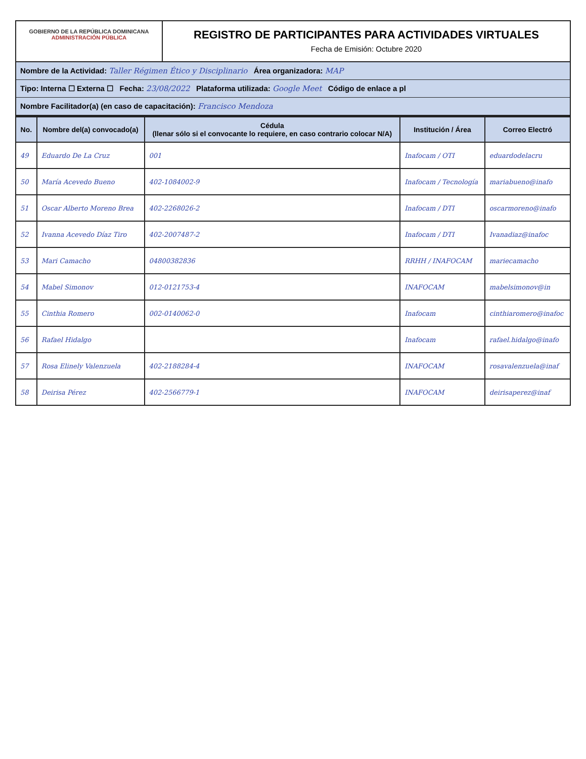GOBIERNO DE LA REPÚBLICA DOMINICANA
ADMINISTRACIÓN PÚBLICA
REGISTRO DE PARTICIPANTES PARA ACTIVIDADES VIRTUALES
Fecha de Emisión: Octubre 2020
Nombre de la Actividad: Taller Régimen Ético y Disciplinario Área organizadora: MAP
Tipo: Interna ☐ Externa ☐ Fecha: 23/08/2022 Plataforma utilizada: Google Meet Código de enlace a pl
Nombre Facilitador(a) (en caso de capacitación): Francisco Mendoza
| No. | Nombre del(a) convocado(a) | Cédula (llenar sólo si el convocante lo requiere, en caso contrario colocar N/A) | Institución / Área | Correo Electró |
| --- | --- | --- | --- | --- |
| 49 | Eduardo De La Cruz | 001 | Inafocam / OTI | eduardodelacru |
| 50 | María Acevedo Bueno | 402-1084002-9 | Inafocam / Tecnología | mariabueno@inafo |
| 51 | Oscar Alberto Moreno Brea | 402-2268026-2 | Inafocam / DTI | oscarmoreno@inafo |
| 52 | Ivanna Acevedo Díaz Tiro | 402-2007487-2 | Inafocam / DTI | Ivanadiaz@inafoc |
| 53 | Mari Camacho | 04800382836 | RRHH / INAFOCAM | mariecamacho |
| 54 | Mabel Simonov | 012-0121753-4 | INAFOCAM | mabelsimonov@in |
| 55 | Cinthia Romero | 002-0140062-0 | Inafocam | cinthiaromero@inafoc |
| 56 | Rafael Hidalgo | | Inafocam | rafael.hidalgo@inafo |
| 57 | Rosa Elinely Valenzuela | 402-2188284-4 | INAFOCAM | rosavalenzuela@inaf |
| 58 | Deirisa Pérez | 402-2566779-1 | INAFOCAM | deirisaperez@inaf |